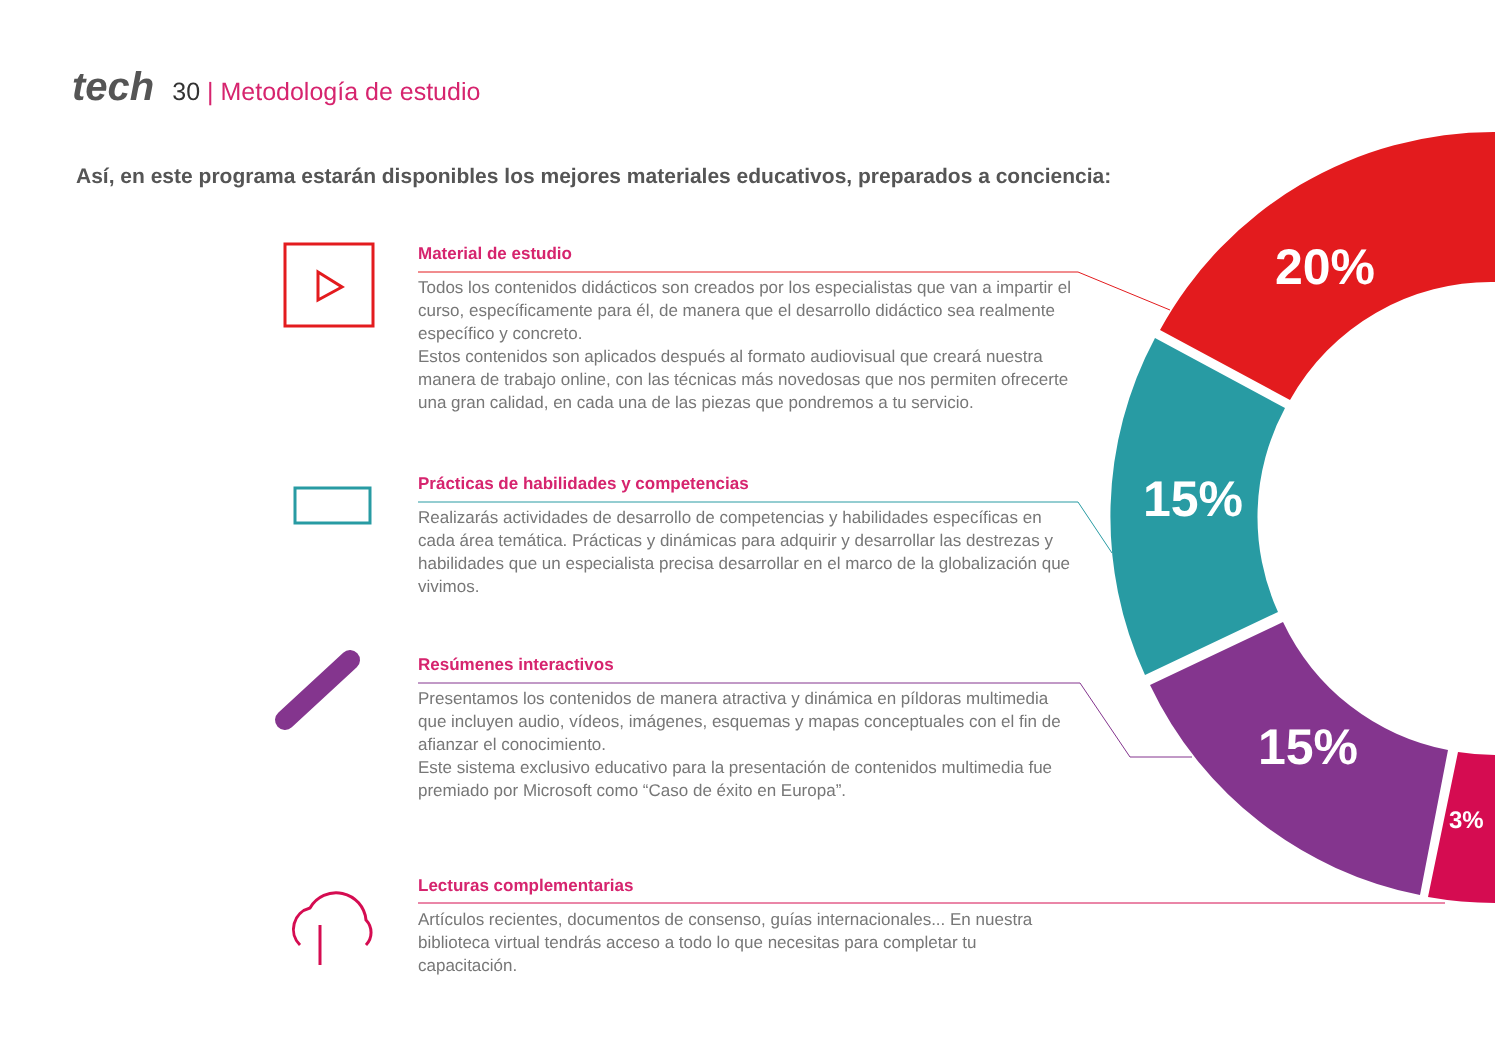tech 30 | Metodología de estudio
Así, en este programa estarán disponibles los mejores materiales educativos, preparados a conciencia:
20%
15%
15%
3%
Material de estudio
Todos los contenidos didácticos son creados por los especialistas que van a impartir el curso, específicamente para él, de manera que el desarrollo didáctico sea realmente específico y concreto.
Estos contenidos son aplicados después al formato audiovisual que creará nuestra manera de trabajo online, con las técnicas más novedosas que nos permiten ofrecerte una gran calidad, en cada una de las piezas que pondremos a tu servicio.
Prácticas de habilidades y competencias
Realizarás actividades de desarrollo de competencias y habilidades específicas en cada área temática. Prácticas y dinámicas para adquirir y desarrollar las destrezas y habilidades que un especialista precisa desarrollar en el marco de la globalización que vivimos.
Resúmenes interactivos
Presentamos los contenidos de manera atractiva y dinámica en píldoras multimedia que incluyen audio, vídeos, imágenes, esquemas y mapas conceptuales con el fin de afianzar el conocimiento.
Este sistema exclusivo educativo para la presentación de contenidos multimedia fue premiado por Microsoft como “Caso de éxito en Europa”.
Lecturas complementarias
Artículos recientes, documentos de consenso, guías internacionales... En nuestra biblioteca virtual tendrás acceso a todo lo que necesitas para completar tu capacitación.